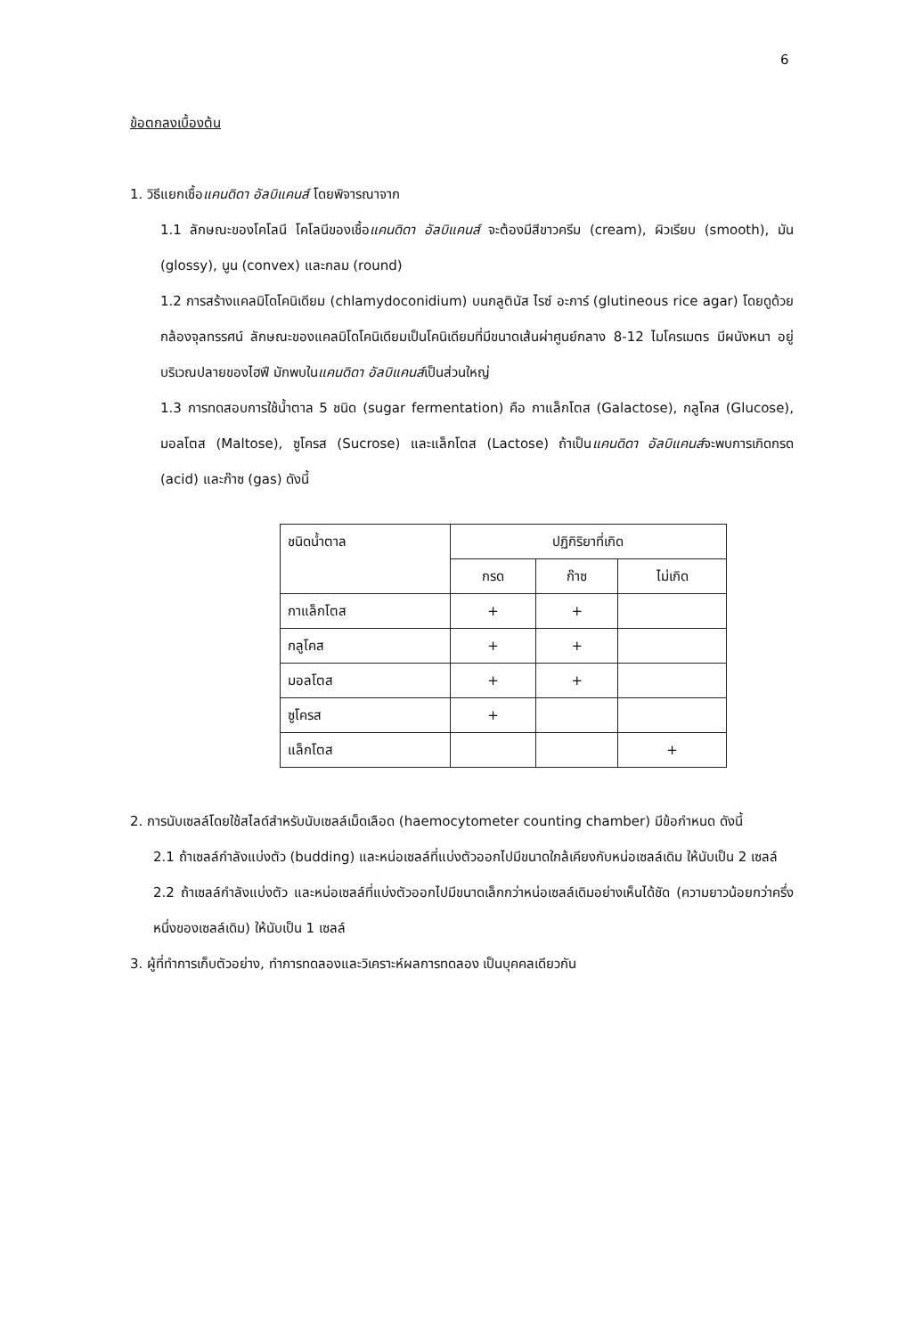6
ข้อตกลงเบื้องต้น
1. วิธีแยกเชื้อแคนดิดา อัลบิแคนส์ โดยพิจารณาจาก
1.1 ลักษณะของโคโลนี โคโลนีของเชื้อแคนดิดา อัลบิแคนส์ จะต้องมีสีขาวครีม (cream), ผิวเรียบ (smooth), มัน (glossy), นูน (convex) และกลม (round)
1.2 การสร้างแคลมิโดโคนิเดียม (chlamydoconidium) บนกลูตินัส ไรซ์ อะการ์ (glutineous rice agar) โดยดูด้วยกล้องจุลทรรศน์ ลักษณะของแคลมิโดโคนิเดียมเป็นโคนิเดียมที่มีขนาดเส้นผ่าศูนย์กลาง 8-12 ไมโครเมตร มีผนังหนา อยู่บริเวณปลายของไฮฟี มักพบในแคนดิดา อัลบิแคนส์เป็นส่วนใหญ่
1.3 การทดสอบการใช้น้ำตาล 5 ชนิด (sugar fermentation) คือ กาแล็กโตส (Galactose), กลูโคส (Glucose), มอลโตส (Maltose), ซูโครส (Sucrose) และแล็กโตส (Lactose) ถ้าเป็นแคนดิดา อัลบิแคนส์จะพบการเกิดกรด (acid) และก๊าซ (gas) ดังนี้
| ชนิดน้ำตาล | ปฏิกิริยาที่เกิด | | |
| --- | --- | --- | --- |
| | กรด | ก๊าซ | ไม่เกิด |
| กาแล็กโตส | + | + | |
| กลูโคส | + | + | |
| มอลโตส | + | + | |
| ซูโครส | + | | |
| แล็กโตส | | | + |
2. การนับเซลล์โดยใช้สไลด์สำหรับนับเซลล์เม็ดเลือด (haemocytometer counting chamber) มีข้อกำหนด ดังนี้
2.1 ถ้าเซลล์กำลังแบ่งตัว (budding) และหน่อเซลล์ที่แบ่งตัวออกไปมีขนาดใกล้เคียงกับหน่อเซลล์เดิม ให้นับเป็น 2 เซลล์
2.2 ถ้าเซลล์กำลังแบ่งตัว และหน่อเซลล์ที่แบ่งตัวออกไปมีขนาดเล็กกว่าหน่อเซลล์เดิมอย่างเห็นได้ชัด (ความยาวน้อยกว่าครึ่งหนึ่งของเซลล์เดิม) ให้นับเป็น 1 เซลล์
3. ผู้ที่ทำการเก็บตัวอย่าง, ทำการทดลองและวิเคราะห์ผลการทดลอง เป็นบุคคลเดียวกัน